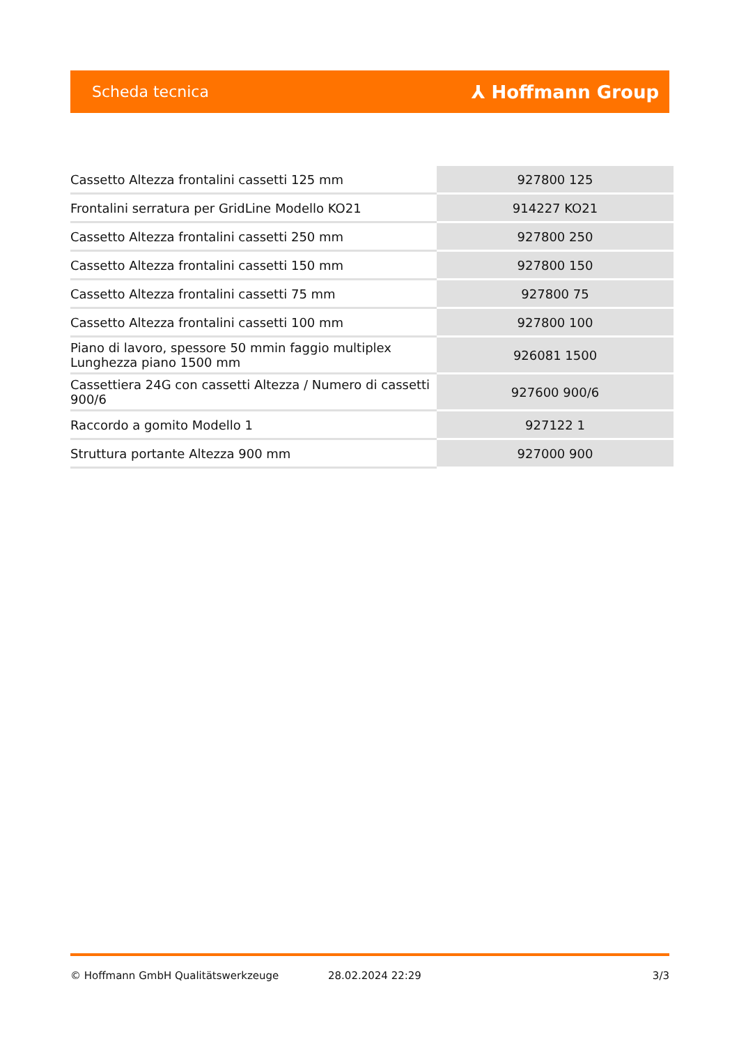Scheda tecnica ⅄ Hoffmann Group
| Cassetto Altezza frontalini cassetti 125 mm | 927800 125 |
| Frontalini serratura per GridLine Modello KO21 | 914227 KO21 |
| Cassetto Altezza frontalini cassetti 250 mm | 927800 250 |
| Cassetto Altezza frontalini cassetti 150 mm | 927800 150 |
| Cassetto Altezza frontalini cassetti 75 mm | 927800 75 |
| Cassetto Altezza frontalini cassetti 100 mm | 927800 100 |
| Piano di lavoro, spessore 50 mmin faggio multiplex Lunghezza piano 1500 mm | 926081 1500 |
| Cassettiera 24G con cassetti Altezza / Numero di cassetti 900/6 | 927600 900/6 |
| Raccordo a gomito Modello 1 | 927122 1 |
| Struttura portante Altezza 900 mm | 927000 900 |
© Hoffmann GmbH Qualitätswerkzeuge 28.02.2024 22:29 3/3